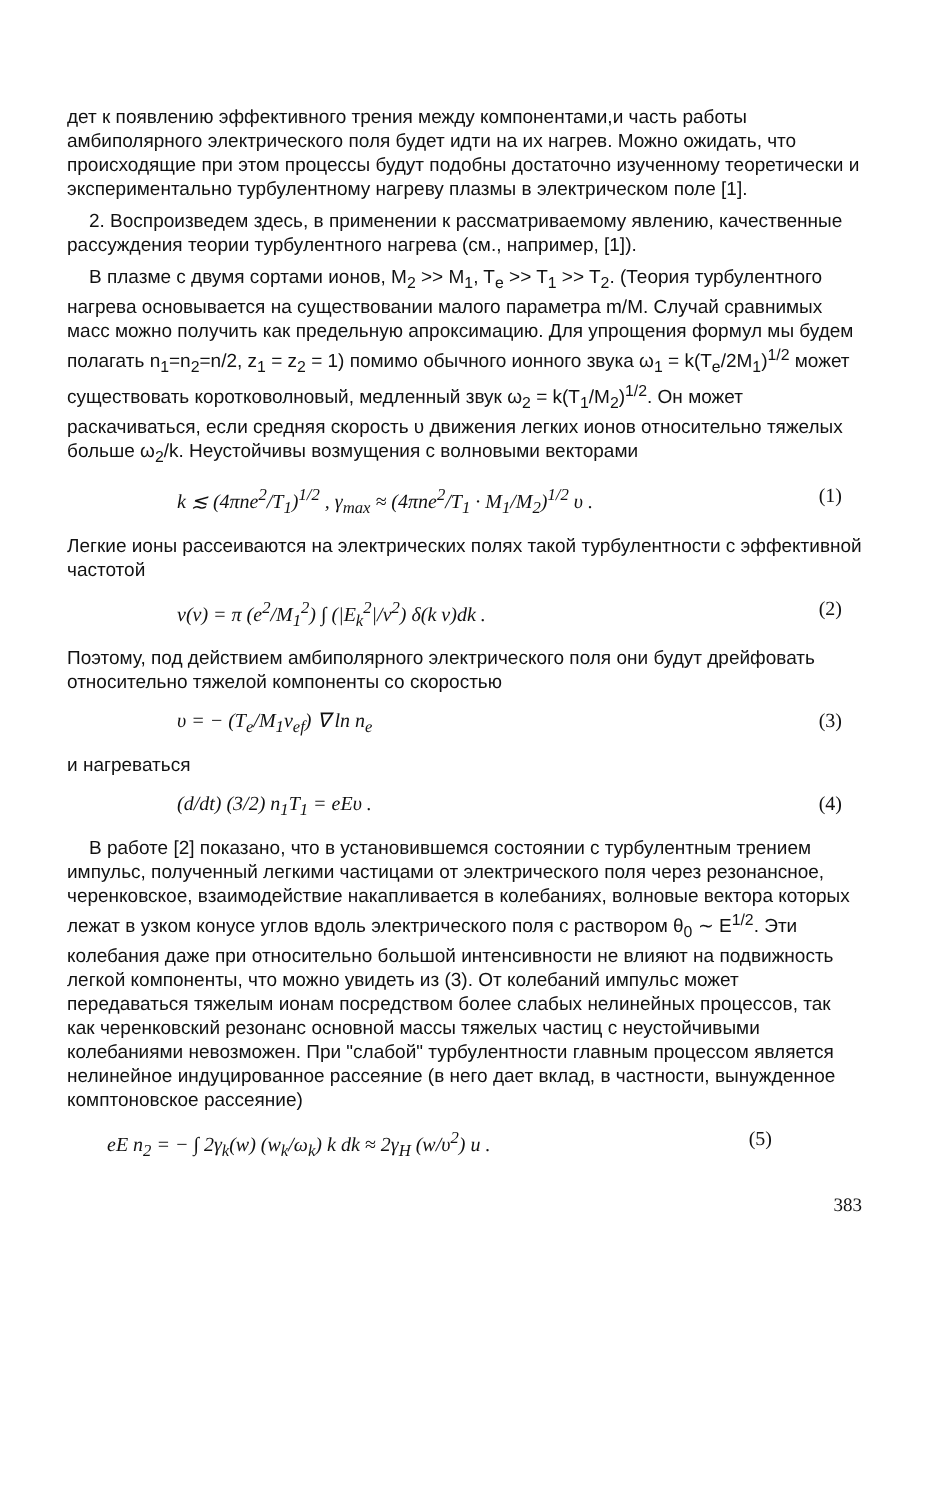дет к появлению эффективного трения между компонентами,и часть работы амбиполярного электрического поля будет идти на их нагрев. Можно ожидать, что происходящие при этом процессы будут подобны достаточно изученному теоретически и экспериментально турбулентному нагреву плазмы в электрическом поле [1].
2. Воспроизведем здесь, в применении к рассматриваемому явлению, качественные рассуждения теории турбулентного нагрева (см., например, [1]).
В плазме с двумя сортами ионов, M<sub>2</sub> >> M<sub>1</sub>, T<sub>e</sub> >> T<sub>1</sub> >> T<sub>2</sub>. (Теория турбулентного нагрева основывается на существовании малого параметра m/M. Случай сравнимых масс можно получить как предельную апроксимацию. Для упрощения формул мы будем полагать n<sub>1</sub>=n<sub>2</sub>=n/2, z<sub>1</sub> = z<sub>2</sub> = 1) помимо обычного ионного звука ω<sub>1</sub> = k(T<sub>e</sub>/2M<sub>1</sub>)<sup>1/2</sup> может существовать коротковолновый, медленный звук ω<sub>2</sub> = k(T<sub>1</sub>/M<sub>2</sub>)<sup>1/2</sup>. Он может раскачиваться, если средняя скорость υ движения легких ионов относительно тяжелых больше ω<sub>2</sub>/k. Неустойчивы возмущения с волновыми векторами
k ≲ (4πne<sup>2</sup>/T<sub>1</sub>)<sup>1/2</sup> , γ<sub>max</sub> ≈ (4πne<sup>2</sup>/T<sub>1</sub> · M<sub>1</sub>/M<sub>2</sub>)<sup>1/2</sup> υ . (1)
Легкие ионы рассеиваются на электрических полях такой турбулентности с эффективной частотой
ν(v) = π (e<sup>2</sup>/M<sub>1</sub><sup>2</sup>) ∫ (|E<sub>k</sub><sup>2</sup>|/v<sup>2</sup>) δ(k v)dk . (2)
Поэтому, под действием амбиполярного электрического поля они будут дрейфовать относительно тяжелой компоненты со скоростью
υ = − (T<sub>e</sub>/M<sub>1</sub>ν<sub>ef</sub>) ∇ ln n<sub>e</sub> (3)
и нагреваться
(d/dt) (3/2) n<sub>1</sub>T<sub>1</sub> = eEυ . (4)
В работе [2] показано, что в установившемся состоянии с турбулентным трением импульс, полученный легкими частицами от электрического поля через резонансное, черенковское, взаимодействие накапливается в колебаниях, волновые вектора которых лежат в узком конусе углов вдоль электрического поля с раствором θ<sub>0</sub> ∼ E<sup>1/2</sup>. Эти колебания даже при относительно большой интенсивности не влияют на подвижность легкой компоненты, что можно увидеть из (3). От колебаний импульс может передаваться тяжелым ионам посредством более слабых нелинейных процессов, так как черенковский резонанс основной массы тяжелых частиц с неустойчивыми колебаниями невозможен. При "слабой" турбулентности главным процессом является нелинейное индуцированное рассеяние (в него дает вклад, в частности, вынужденное комптоновское рассеяние)
eE n<sub>2</sub> = − ∫ 2γ<sub>k</sub>(w) (w<sub>k</sub>/ω<sub>k</sub>) k dk ≈ 2γ<sub>H</sub> (w/υ<sup>2</sup>) u . (5)
383